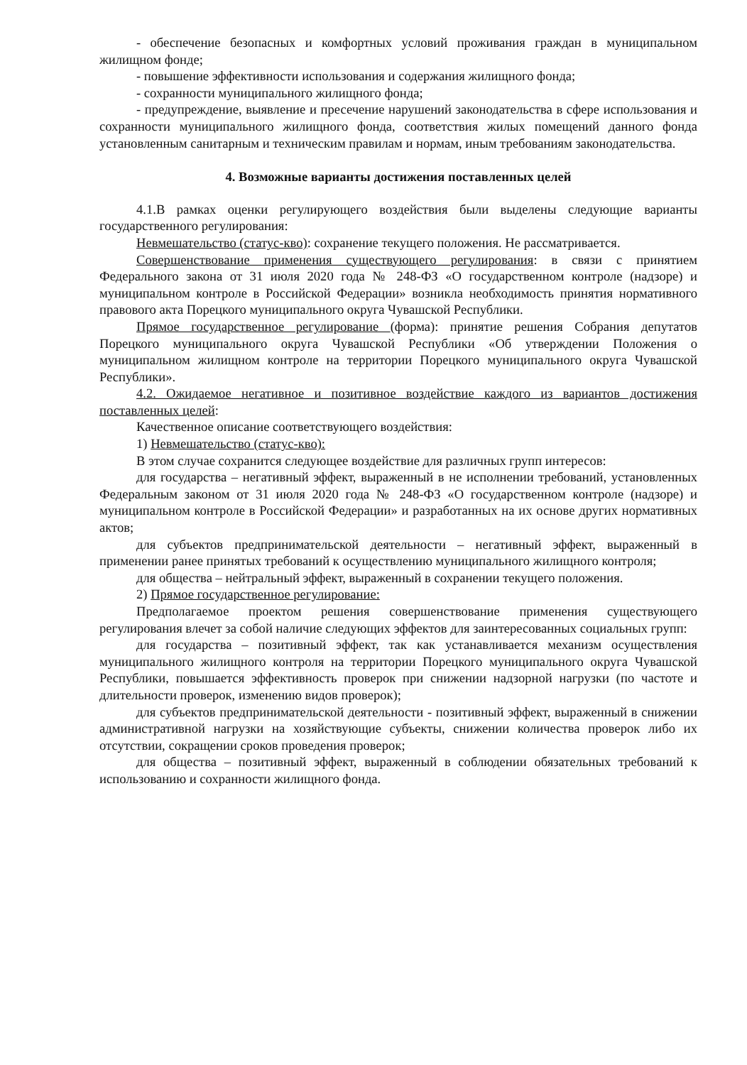- обеспечение безопасных и комфортных условий проживания граждан в муниципальном жилищном фонде;
- повышение эффективности использования и содержания жилищного фонда;
- сохранности муниципального жилищного фонда;
- предупреждение, выявление и пресечение нарушений законодательства в сфере использования и сохранности муниципального жилищного фонда, соответствия жилых помещений данного фонда установленным санитарным и техническим правилам и нормам, иным требованиям законодательства.
4. Возможные варианты достижения поставленных целей
4.1.В рамках оценки регулирующего воздействия были выделены следующие варианты государственного регулирования:
Невмешательство (статус-кво): сохранение текущего положения. Не рассматривается.
Совершенствование применения существующего регулирования: в связи с принятием Федерального закона от 31 июля 2020 года № 248-ФЗ «О государственном контроле (надзоре) и муниципальном контроле в Российской Федерации» возникла необходимость принятия нормативного правового акта Порецкого муниципального округа Чувашской Республики.
Прямое государственное регулирование (форма): принятие решения Собрания депутатов Порецкого муниципального округа Чувашской Республики «Об утверждении Положения о муниципальном жилищном контроле на территории Порецкого муниципального округа Чувашской Республики».
4.2. Ожидаемое негативное и позитивное воздействие каждого из вариантов достижения поставленных целей:
Качественное описание соответствующего воздействия:
1) Невмешательство (статус-кво):
В этом случае сохранится следующее воздействие для различных групп интересов:
для государства – негативный эффект, выраженный в не исполнении требований, установленных Федеральным законом от 31 июля 2020 года № 248-ФЗ «О государственном контроле (надзоре) и муниципальном контроле в Российской Федерации» и разработанных на их основе других нормативных актов;
для субъектов предпринимательской деятельности – негативный эффект, выраженный в применении ранее принятых требований к осуществлению муниципального жилищного контроля;
для общества – нейтральный эффект, выраженный в сохранении текущего положения.
2) Прямое государственное регулирование:
Предполагаемое проектом решения совершенствование применения существующего регулирования влечет за собой наличие следующих эффектов для заинтересованных социальных групп:
для государства – позитивный эффект, так как устанавливается механизм осуществления муниципального жилищного контроля на территории Порецкого муниципального округа Чувашской Республики, повышается эффективность проверок при снижении надзорной нагрузки (по частоте и длительности проверок, изменению видов проверок);
для субъектов предпринимательской деятельности - позитивный эффект, выраженный в снижении административной нагрузки на хозяйствующие субъекты, снижении количества проверок либо их отсутствии, сокращении сроков проведения проверок;
для общества – позитивный эффект, выраженный в соблюдении обязательных требований к использованию и сохранности жилищного фонда.